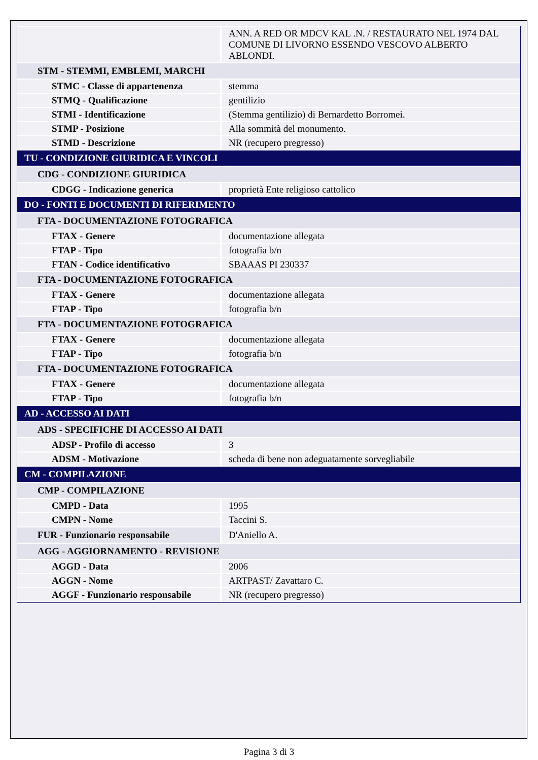| | ANN. A RED OR MDCV KAL .N. / RESTAURATO NEL 1974 DAL COMUNE DI LIVORNO ESSENDO VESCOVO ALBERTO ABLONDI. |
| STM - STEMMI, EMBLEMI, MARCHI | |
| STMC - Classe di appartenenza | stemma |
| STMQ - Qualificazione | gentilizio |
| STMI - Identificazione | (Stemma gentilizio) di Bernardetto Borromei. |
| STMP - Posizione | Alla sommità del monumento. |
| STMD - Descrizione | NR (recupero pregresso) |
| TU - CONDIZIONE GIURIDICA E VINCOLI | |
| CDG - CONDIZIONE GIURIDICA | |
| CDGG - Indicazione generica | proprietà Ente religioso cattolico |
| DO - FONTI E DOCUMENTI DI RIFERIMENTO | |
| FTA - DOCUMENTAZIONE FOTOGRAFICA | |
| FTAX - Genere | documentazione allegata |
| FTAP - Tipo | fotografia b/n |
| FTAN - Codice identificativo | SBAAAS PI 230337 |
| FTA - DOCUMENTAZIONE FOTOGRAFICA | |
| FTAX - Genere | documentazione allegata |
| FTAP - Tipo | fotografia b/n |
| FTA - DOCUMENTAZIONE FOTOGRAFICA | |
| FTAX - Genere | documentazione allegata |
| FTAP - Tipo | fotografia b/n |
| FTA - DOCUMENTAZIONE FOTOGRAFICA | |
| FTAX - Genere | documentazione allegata |
| FTAP - Tipo | fotografia b/n |
| AD - ACCESSO AI DATI | |
| ADS - SPECIFICHE DI ACCESSO AI DATI | |
| ADSP - Profilo di accesso | 3 |
| ADSM - Motivazione | scheda di bene non adeguatamente sorvegliabile |
| CM - COMPILAZIONE | |
| CMP - COMPILAZIONE | |
| CMPD - Data | 1995 |
| CMPN - Nome | Taccini S. |
| FUR - Funzionario responsabile | D'Aniello A. |
| AGG - AGGIORNAMENTO - REVISIONE | |
| AGGD - Data | 2006 |
| AGGN - Nome | ARTPAST/ Zavattaro C. |
| AGGF - Funzionario responsabile | NR (recupero pregresso) |
Pagina 3 di 3